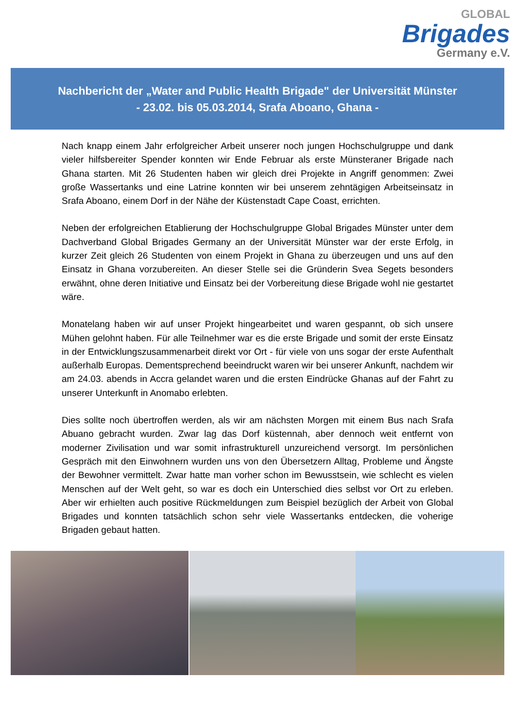GLOBAL
Brigades
Germany e.V.
Nachbericht der „Water and Public Health Brigade" der Universität Münster
- 23.02. bis 05.03.2014, Srafa Aboano, Ghana -
Nach knapp einem Jahr erfolgreicher Arbeit unserer noch jungen Hochschulgruppe und dank vieler hilfsbereiter Spender konnten wir Ende Februar als erste Münsteraner Brigade nach Ghana starten. Mit 26 Studenten haben wir gleich drei Projekte in Angriff genommen: Zwei große Wassertanks und eine Latrine konnten wir bei unserem zehntägigen Arbeitseinsatz in Srafa Aboano, einem Dorf in der Nähe der Küstenstadt Cape Coast, errichten.
Neben der erfolgreichen Etablierung der Hochschulgruppe Global Brigades Münster unter dem Dachverband Global Brigades Germany an der Universität Münster war der erste Erfolg, in kurzer Zeit gleich 26 Studenten von einem Projekt in Ghana zu überzeugen und uns auf den Einsatz in Ghana vorzubereiten. An dieser Stelle sei die Gründerin Svea Segets besonders erwähnt, ohne deren Initiative und Einsatz bei der Vorbereitung diese Brigade wohl nie gestartet wäre.
Monatelang haben wir auf unser Projekt hingearbeitet und waren gespannt, ob sich unsere Mühen gelohnt haben. Für alle Teilnehmer war es die erste Brigade und somit der erste Einsatz in der Entwicklungszusammenarbeit direkt vor Ort - für viele von uns sogar der erste Aufenthalt außerhalb Europas. Dementsprechend beeindruckt waren wir bei unserer Ankunft, nachdem wir am 24.03. abends in Accra gelandet waren und die ersten Eindrücke Ghanas auf der Fahrt zu unserer Unterkunft in Anomabo erlebten.
Dies sollte noch übertroffen werden, als wir am nächsten Morgen mit einem Bus nach Srafa Abuano gebracht wurden. Zwar lag das Dorf küstennah, aber dennoch weit entfernt von moderner Zivilisation und war somit infrastrukturell unzureichend versorgt. Im persönlichen Gespräch mit den Einwohnern wurden uns von den Übersetzern Alltag, Probleme und Ängste der Bewohner vermittelt. Zwar hatte man vorher schon im Bewusstsein, wie schlecht es vielen Menschen auf der Welt geht, so war es doch ein Unterschied dies selbst vor Ort zu erleben. Aber wir erhielten auch positive Rückmeldungen zum Beispiel bezüglich der Arbeit von Global Brigades und konnten tatsächlich schon sehr viele Wassertanks entdecken, die voherige Brigaden gebaut hatten.